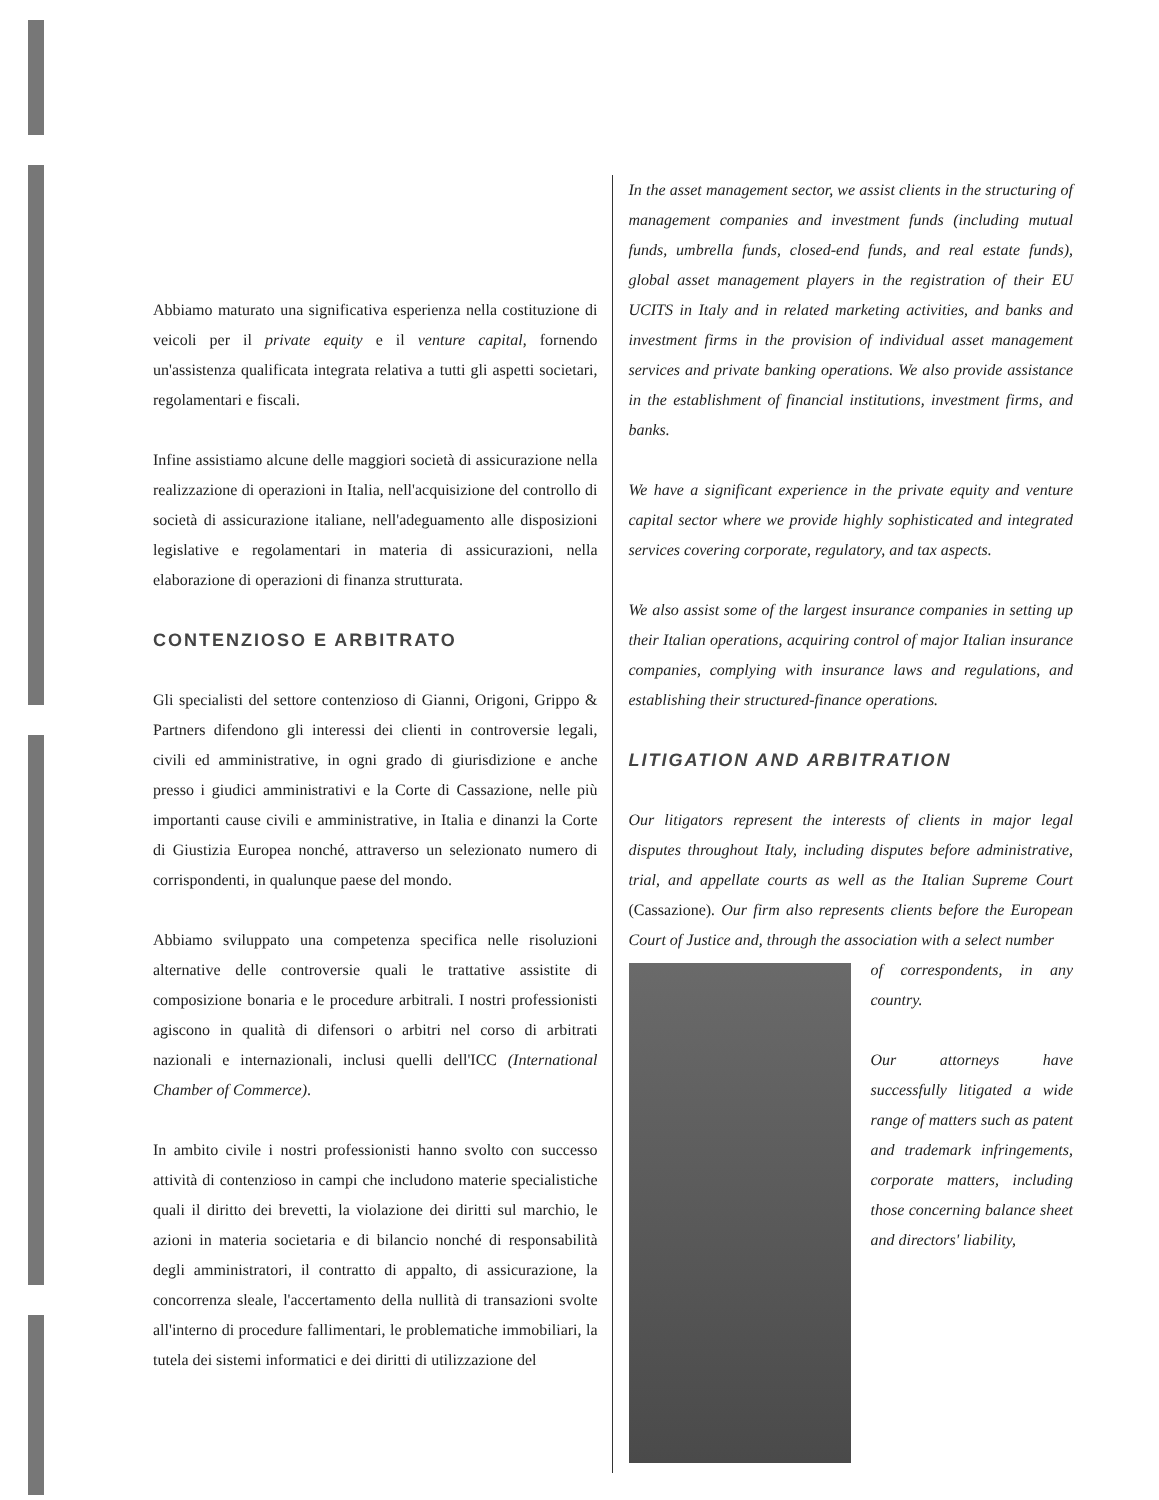Abbiamo maturato una significativa esperienza nella costituzione di veicoli per il private equity e il venture capital, fornendo un'assistenza qualificata integrata relativa a tutti gli aspetti societari, regolamentari e fiscali.
Infine assistiamo alcune delle maggiori società di assicurazione nella realizzazione di operazioni in Italia, nell'acquisizione del controllo di società di assicurazione italiane, nell'adeguamento alle disposizioni legislative e regolamentari in materia di assicurazioni, nella elaborazione di operazioni di finanza strutturata.
CONTENZIOSO E ARBITRATO
Gli specialisti del settore contenzioso di Gianni, Origoni, Grippo & Partners difendono gli interessi dei clienti in controversie legali, civili ed amministrative, in ogni grado di giurisdizione e anche presso i giudici amministrativi e la Corte di Cassazione, nelle più importanti cause civili e amministrative, in Italia e dinanzi la Corte di Giustizia Europea nonché, attraverso un selezionato numero di corrispondenti, in qualunque paese del mondo.
Abbiamo sviluppato una competenza specifica nelle risoluzioni alternative delle controversie quali le trattative assistite di composizione bonaria e le procedure arbitrali. I nostri professionisti agiscono in qualità di difensori o arbitri nel corso di arbitrati nazionali e internazionali, inclusi quelli dell'ICC (International Chamber of Commerce).
In ambito civile i nostri professionisti hanno svolto con successo attività di contenzioso in campi che includono materie specialistiche quali il diritto dei brevetti, la violazione dei diritti sul marchio, le azioni in materia societaria e di bilancio nonché di responsabilità degli amministratori, il contratto di appalto, di assicurazione, la concorrenza sleale, l'accertamento della nullità di transazioni svolte all'interno di procedure fallimentari, le problematiche immobiliari, la tutela dei sistemi informatici e dei diritti di utilizzazione del
In the asset management sector, we assist clients in the structuring of management companies and investment funds (including mutual funds, umbrella funds, closed-end funds, and real estate funds), global asset management players in the registration of their EU UCITS in Italy and in related marketing activities, and banks and investment firms in the provision of individual asset management services and private banking operations. We also provide assistance in the establishment of financial institutions, investment firms, and banks.
We have a significant experience in the private equity and venture capital sector where we provide highly sophisticated and integrated services covering corporate, regulatory, and tax aspects.
We also assist some of the largest insurance companies in setting up their Italian operations, acquiring control of major Italian insurance companies, complying with insurance laws and regulations, and establishing their structured-finance operations.
LITIGATION AND ARBITRATION
Our litigators represent the interests of clients in major legal disputes throughout Italy, including disputes before administrative, trial, and appellate courts as well as the Italian Supreme Court (Cassazione). Our firm also represents clients before the European Court of Justice and, through the association with a select number
of correspondents, in any country.
Our attorneys have successfully litigated a wide range of matters such as patent and trademark infringements, corporate matters, including those concerning balance sheet and directors' liability,